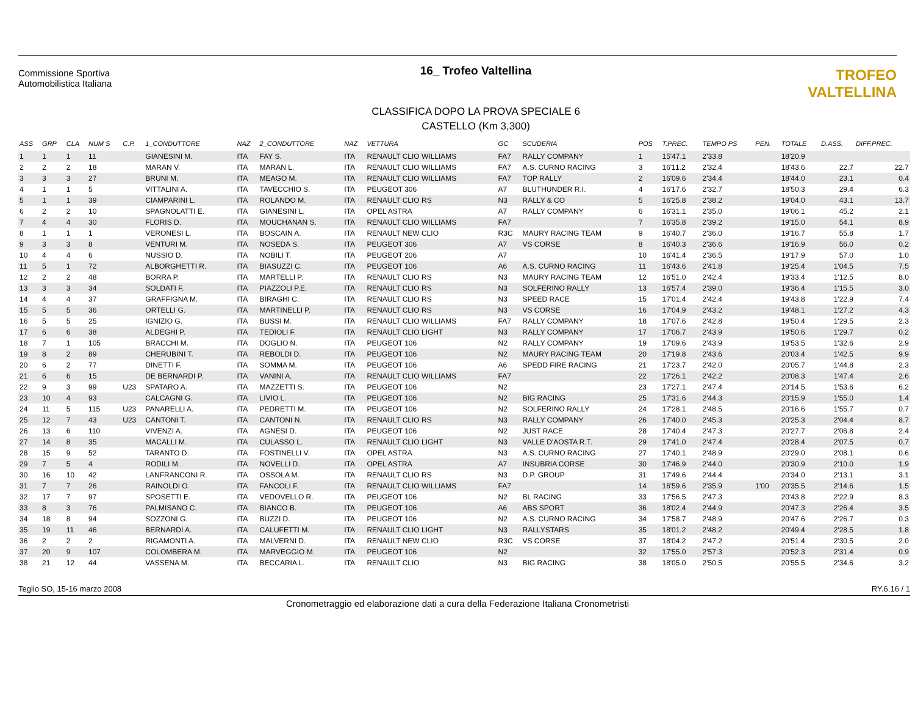Commissione Sportiva
Automobilistica Italiana
16_ Trofeo Valtellina
CLASSIFICA DOPO LA PROVA SPECIALE 6
CASTELLO (Km 3,300)
TROFEO VALTELLINA
| ASS | GRP | CLA | NUM S | C.P. | 1_CONDUTTORE | NAZ | 2_CONDUTTORE | NAZ | VETTURA | GC | SCUDERIA | POS | T.PREC. | TEMPO PS | PEN. | TOTALE | D.ASS. | DIFF.PREC. |
| --- | --- | --- | --- | --- | --- | --- | --- | --- | --- | --- | --- | --- | --- | --- | --- | --- | --- | --- |
| 1 | 1 | 1 | 11 | | GIANESINI M. | ITA | FAY S. | ITA | RENAULT CLIO WILLIAMS | FA7 | RALLY COMPANY | 1 | 15'47.1 | 2'33.8 | | 18'20.9 | | |
| 2 | 2 | 2 | 18 | | MARAN V. | ITA | MARAN L. | ITA | RENAULT CLIO WILLIAMS | FA7 | A.S. CURNO RACING | 3 | 16'11.2 | 2'32.4 | | 18'43.6 | 22.7 | 22.7 |
| 3 | 3 | 3 | 27 | | BRUNI M. | ITA | MEAGO M. | ITA | RENAULT CLIO WILLIAMS | FA7 | TOP RALLY | 2 | 16'09.6 | 2'34.4 | | 18'44.0 | 23.1 | 0.4 |
| 4 | 1 | 1 | 5 | | VITTALINI A. | ITA | TAVECCHIO S. | ITA | PEUGEOT 306 | A7 | BLUTHUNDER R.I. | 4 | 16'17.6 | 2'32.7 | | 18'50.3 | 29.4 | 6.3 |
| 5 | 1 | 1 | 39 | | CIAMPARINI L. | ITA | ROLANDO M. | ITA | RENAULT CLIO RS | N3 | RALLY & CO | 5 | 16'25.8 | 2'38.2 | | 19'04.0 | 43.1 | 13.7 |
| 6 | 2 | 2 | 10 | | SPAGNOLATTI E. | ITA | GIANESINI L. | ITA | OPEL ASTRA | A7 | RALLY COMPANY | 6 | 16'31.1 | 2'35.0 | | 19'06.1 | 45.2 | 2.1 |
| 7 | 4 | 4 | 30 | | FLORIS D. | ITA | MOUCHANAN S. | ITA | RENAULT CLIO WILLIAMS | FA7 | | 7 | 16'35.8 | 2'39.2 | | 19'15.0 | 54.1 | 8.9 |
| 8 | 1 | 1 | 1 | | VERONESI L. | ITA | BOSCAIN A. | ITA | RENAULT NEW CLIO | R3C | MAURY RACING TEAM | 9 | 16'40.7 | 2'36.0 | | 19'16.7 | 55.8 | 1.7 |
| 9 | 3 | 3 | 8 | | VENTURI M. | ITA | NOSEDA S. | ITA | PEUGEOT 306 | A7 | VS CORSE | 8 | 16'40.3 | 2'36.6 | | 19'16.9 | 56.0 | 0.2 |
| 10 | 4 | 4 | 6 | | NUSSIO D. | ITA | NOBILI T. | ITA | PEUGEOT 206 | A7 | | 10 | 16'41.4 | 2'36.5 | | 19'17.9 | 57.0 | 1.0 |
| 11 | 5 | 1 | 72 | | ALBORGHETTI R. | ITA | BIASUZZI C. | ITA | PEUGEOT 106 | A6 | A.S. CURNO RACING | 11 | 16'43.6 | 2'41.8 | | 19'25.4 | 1'04.5 | 7.5 |
| 12 | 2 | 2 | 48 | | BORRA P. | ITA | MARTELLI P. | ITA | RENAULT CLIO RS | N3 | MAURY RACING TEAM | 12 | 16'51.0 | 2'42.4 | | 19'33.4 | 1'12.5 | 8.0 |
| 13 | 3 | 3 | 34 | | SOLDATI F. | ITA | PIAZZOLI P.E. | ITA | RENAULT CLIO RS | N3 | SOLFERINO RALLY | 13 | 16'57.4 | 2'39.0 | | 19'36.4 | 1'15.5 | 3.0 |
| 14 | 4 | 4 | 37 | | GRAFFIGNA M. | ITA | BIRAGHI C. | ITA | RENAULT CLIO RS | N3 | SPEED RACE | 15 | 17'01.4 | 2'42.4 | | 19'43.8 | 1'22.9 | 7.4 |
| 15 | 5 | 5 | 36 | | ORTELLI G. | ITA | MARTINELLI P. | ITA | RENAULT CLIO RS | N3 | VS CORSE | 16 | 17'04.9 | 2'43.2 | | 19'48.1 | 1'27.2 | 4.3 |
| 16 | 5 | 5 | 25 | | IGNIZIO G. | ITA | BUSSI M. | ITA | RENAULT CLIO WILLIAMS | FA7 | RALLY COMPANY | 18 | 17'07.6 | 2'42.8 | | 19'50.4 | 1'29.5 | 2.3 |
| 17 | 6 | 6 | 38 | | ALDEGHI P. | ITA | TEDIOLI F. | ITA | RENAULT CLIO LIGHT | N3 | RALLY COMPANY | 17 | 17'06.7 | 2'43.9 | | 19'50.6 | 1'29.7 | 0.2 |
| 18 | 7 | 1 | 105 | | BRACCHI M. | ITA | DOGLIO N. | ITA | PEUGEOT 106 | N2 | RALLY COMPANY | 19 | 17'09.6 | 2'43.9 | | 19'53.5 | 1'32.6 | 2.9 |
| 19 | 8 | 2 | 89 | | CHERUBINI T. | ITA | REBOLDI D. | ITA | PEUGEOT 106 | N2 | MAURY RACING TEAM | 20 | 17'19.8 | 2'43.6 | | 20'03.4 | 1'42.5 | 9.9 |
| 20 | 6 | 2 | 77 | | DINETTI F. | ITA | SOMMA M. | ITA | PEUGEOT 106 | A6 | SPEDD FIRE RACING | 21 | 17'23.7 | 2'42.0 | | 20'05.7 | 1'44.8 | 2.3 |
| 21 | 6 | 6 | 15 | | DE BERNARDI P. | ITA | VANINI A. | ITA | RENAULT CLIO WILLIAMS | FA7 | | 22 | 17'26.1 | 2'42.2 | | 20'08.3 | 1'47.4 | 2.6 |
| 22 | 9 | 3 | 99 | U23 | SPATARO A. | ITA | MAZZETTI S. | ITA | PEUGEOT 106 | N2 | | 23 | 17'27.1 | 2'47.4 | | 20'14.5 | 1'53.6 | 6.2 |
| 23 | 10 | 4 | 93 | | CALCAGNI G. | ITA | LIVIO L. | ITA | PEUGEOT 106 | N2 | BIG RACING | 25 | 17'31.6 | 2'44.3 | | 20'15.9 | 1'55.0 | 1.4 |
| 24 | 11 | 5 | 115 | U23 | PANARELLI A. | ITA | PEDRETTI M. | ITA | PEUGEOT 106 | N2 | SOLFERINO RALLY | 24 | 17'28.1 | 2'48.5 | | 20'16.6 | 1'55.7 | 0.7 |
| 25 | 12 | 7 | 43 | U23 | CANTONI T. | ITA | CANTONI N. | ITA | RENAULT CLIO RS | N3 | RALLY COMPANY | 26 | 17'40.0 | 2'45.3 | | 20'25.3 | 2'04.4 | 8.7 |
| 26 | 13 | 6 | 110 | | VIVENZI A. | ITA | AGNESI D. | ITA | PEUGEOT 106 | N2 | JUST RACE | 28 | 17'40.4 | 2'47.3 | | 20'27.7 | 2'06.8 | 2.4 |
| 27 | 14 | 8 | 35 | | MACALLI M. | ITA | CULASSO L. | ITA | RENAULT CLIO LIGHT | N3 | VALLE D'AOSTA R.T. | 29 | 17'41.0 | 2'47.4 | | 20'28.4 | 2'07.5 | 0.7 |
| 28 | 15 | 9 | 52 | | TARANTO D. | ITA | FOSTINELLI V. | ITA | OPEL ASTRA | N3 | A.S. CURNO RACING | 27 | 17'40.1 | 2'48.9 | | 20'29.0 | 2'08.1 | 0.6 |
| 29 | 7 | 5 | 4 | | RODILI M. | ITA | NOVELLI D. | ITA | OPEL ASTRA | A7 | INSUBRIA CORSE | 30 | 17'46.9 | 2'44.0 | | 20'30.9 | 2'10.0 | 1.9 |
| 30 | 16 | 10 | 42 | | LANFRANCONI R. | ITA | OSSOLA M. | ITA | RENAULT CLIO RS | N3 | D.P. GROUP | 31 | 17'49.6 | 2'44.4 | | 20'34.0 | 2'13.1 | 3.1 |
| 31 | 7 | 7 | 26 | | RAINOLDI O. | ITA | FANCOLI F. | ITA | RENAULT CLIO WILLIAMS | FA7 | | 14 | 16'59.6 | 2'35.9 | 1'00 | 20'35.5 | 2'14.6 | 1.5 |
| 32 | 17 | 7 | 97 | | SPOSETTI E. | ITA | VEDOVELLO R. | ITA | PEUGEOT 106 | N2 | BL RACING | 33 | 17'56.5 | 2'47.3 | | 20'43.8 | 2'22.9 | 8.3 |
| 33 | 8 | 3 | 76 | | PALMISANO C. | ITA | BIANCO B. | ITA | PEUGEOT 106 | A6 | ABS SPORT | 36 | 18'02.4 | 2'44.9 | | 20'47.3 | 2'26.4 | 3.5 |
| 34 | 18 | 8 | 94 | | SOZZONI G. | ITA | BUZZI D. | ITA | PEUGEOT 106 | N2 | A.S. CURNO RACING | 34 | 17'58.7 | 2'48.9 | | 20'47.6 | 2'26.7 | 0.3 |
| 35 | 19 | 11 | 46 | | BERNARDI A. | ITA | CALUFETTI M. | ITA | RENAULT CLIO LIGHT | N3 | RALLYSTARS | 35 | 18'01.2 | 2'48.2 | | 20'49.4 | 2'28.5 | 1.8 |
| 36 | 2 | 2 | 2 | | RIGAMONTI A. | ITA | MALVERNI D. | ITA | RENAULT NEW CLIO | R3C | VS CORSE | 37 | 18'04.2 | 2'47.2 | | 20'51.4 | 2'30.5 | 2.0 |
| 37 | 20 | 9 | 107 | | COLOMBERA M. | ITA | MARVEGGIO M. | ITA | PEUGEOT 106 | N2 | | 32 | 17'55.0 | 2'57.3 | | 20'52.3 | 2'31.4 | 0.9 |
| 38 | 21 | 12 | 44 | | VASSENA M. | ITA | BECCARIA L. | ITA | RENAULT CLIO | N3 | BIG RACING | 38 | 18'05.0 | 2'50.5 | | 20'55.5 | 2'34.6 | 3.2 |
Teglio SO, 15-16 marzo 2008 RY.6.16 / 1
Cronometraggio ed elaborazione dati a cura della Federazione Italiana Cronometristi